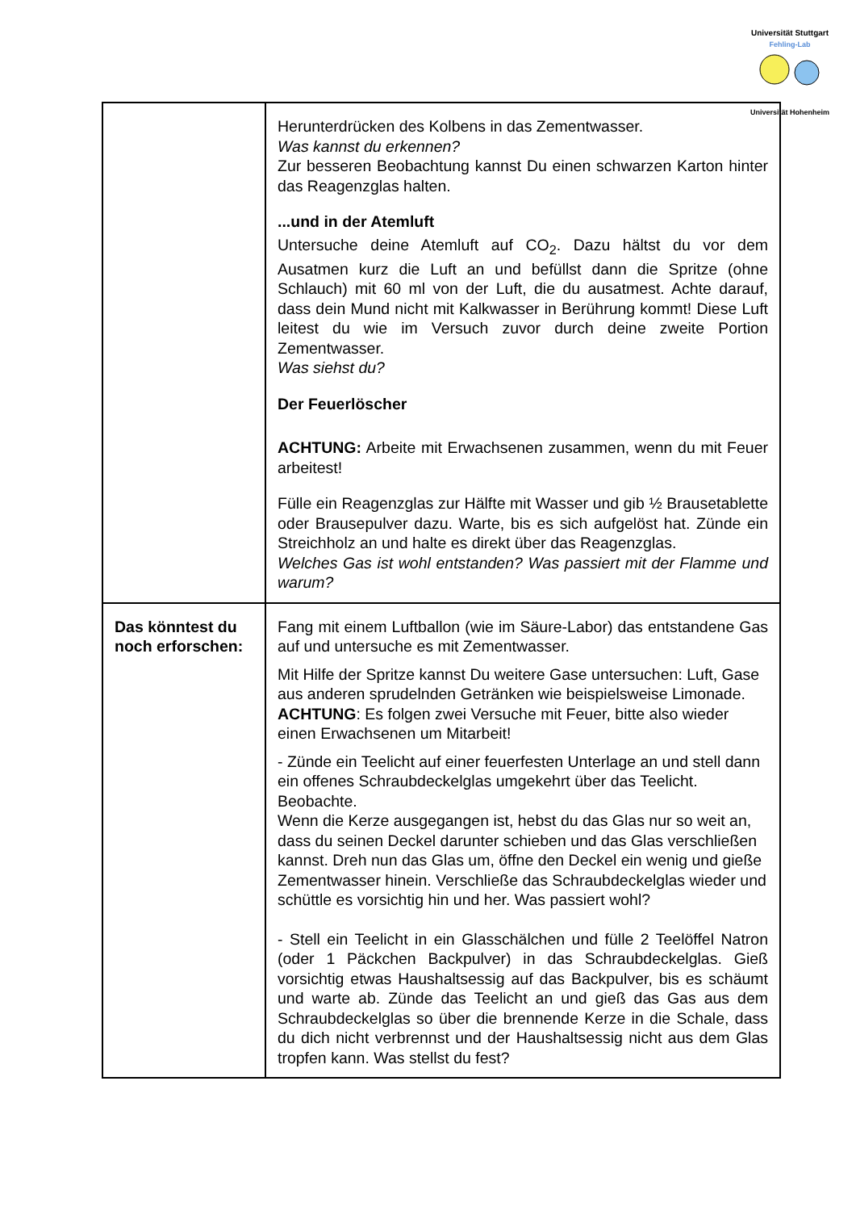Universität Stuttgart
Fehling-Lab
Universität Hohenheim
| | Herunterdrücken des Kolbens in das Zementwasser. Was kannst du erkennen? Zur besseren Beobachtung kannst Du einen schwarzen Karton hinter das Reagenzglas halten. ...und in der Atemluft Untersuche deine Atemluft auf CO<sub>2</sub>. Dazu hältst du vor dem Ausatmen kurz die Luft an und befüllst dann die Spritze (ohne Schlauch) mit 60 ml von der Luft, die du ausatmest. Achte darauf, dass dein Mund nicht mit Kalkwasser in Berührung kommt! Diese Luft leitest du wie im Versuch zuvor durch deine zweite Portion Zementwasser. Was siehst du? Der Feuerlöscher ACHTUNG: Arbeite mit Erwachsenen zusammen, wenn du mit Feuer arbeitest! Fülle ein Reagenzglas zur Hälfte mit Wasser und gib ½ Brausetablette oder Brausepulver dazu. Warte, bis es sich aufgelöst hat. Zünde ein Streichholz an und halte es direkt über das Reagenzglas. Welches Gas ist wohl entstanden? Was passiert mit der Flamme und warum? |
| Das könntest du noch erforschen: | Fang mit einem Luftballon (wie im Säure-Labor) das entstandene Gas auf und untersuche es mit Zementwasser. Mit Hilfe der Spritze kannst Du weitere Gase untersuchen: Luft, Gase aus anderen sprudelnden Getränken wie beispielsweise Limonade. ACHTUNG : Es folgen zwei Versuche mit Feuer, bitte also wieder einen Erwachsenen um Mitarbeit! - Zünde ein Teelicht auf einer feuerfesten Unterlage an und stell dann ein offenes Schraubdeckelglas umgekehrt über das Teelicht. Beobachte. Wenn die Kerze ausgegangen ist, hebst du das Glas nur so weit an, dass du seinen Deckel darunter schieben und das Glas verschließen kannst. Dreh nun das Glas um, öffne den Deckel ein wenig und gieße Zementwasser hinein. Verschließe das Schraubdeckelglas wieder und schüttle es vorsichtig hin und her. Was passiert wohl? - Stell ein Teelicht in ein Glasschälchen und fülle 2 Teelöffel Natron (oder 1 Päckchen Backpulver) in das Schraubdeckelglas. Gieß vorsichtig etwas Haushaltsessig auf das Backpulver, bis es schäumt und warte ab. Zünde das Teelicht an und gieß das Gas aus dem Schraubdeckelglas so über die brennende Kerze in die Schale, dass du dich nicht verbrennst und der Haushaltsessig nicht aus dem Glas tropfen kann. Was stellst du fest? |